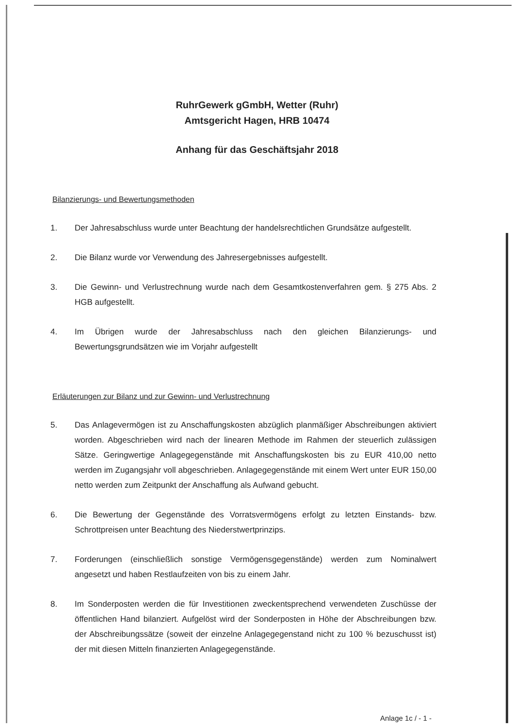RuhrGewerk gGmbH, Wetter (Ruhr)
Amtsgericht Hagen, HRB 10474
Anhang für das Geschäftsjahr 2018
Bilanzierungs- und Bewertungsmethoden
1. Der Jahresabschluss wurde unter Beachtung der handelsrechtlichen Grundsätze aufgestellt.
2. Die Bilanz wurde vor Verwendung des Jahresergebnisses aufgestellt.
3. Die Gewinn- und Verlustrechnung wurde nach dem Gesamtkostenverfahren gem. § 275 Abs. 2 HGB aufgestellt.
4. Im Übrigen wurde der Jahresabschluss nach den gleichen Bilanzierungs- und Bewertungsgrundsätzen wie im Vorjahr aufgestellt
Erläuterungen zur Bilanz und zur Gewinn- und Verlustrechnung
5. Das Anlagevermögen ist zu Anschaffungskosten abzüglich planmäßiger Abschreibungen aktiviert worden. Abgeschrieben wird nach der linearen Methode im Rahmen der steuerlich zulässigen Sätze. Geringwertige Anlagegegenstände mit Anschaffungskosten bis zu EUR 410,00 netto werden im Zugangsjahr voll abgeschrieben. Anlagegegenstände mit einem Wert unter EUR 150,00 netto werden zum Zeitpunkt der Anschaffung als Aufwand gebucht.
6. Die Bewertung der Gegenstände des Vorratsvermögens erfolgt zu letzten Einstands- bzw. Schrottpreisen unter Beachtung des Niederstwertprinzips.
7. Forderungen (einschließlich sonstige Vermögensgegenstände) werden zum Nominalwert angesetzt und haben Restlaufzeiten von bis zu einem Jahr.
8. Im Sonderposten werden die für Investitionen zweckentsprechend verwendeten Zuschüsse der öffentlichen Hand bilanziert. Aufgelöst wird der Sonderposten in Höhe der Abschreibungen bzw. der Abschreibungssätze (soweit der einzelne Anlagegegenstand nicht zu 100 % bezuschusst ist) der mit diesen Mitteln finanzierten Anlagegegenstände.
Anlage 1c / - 1 -